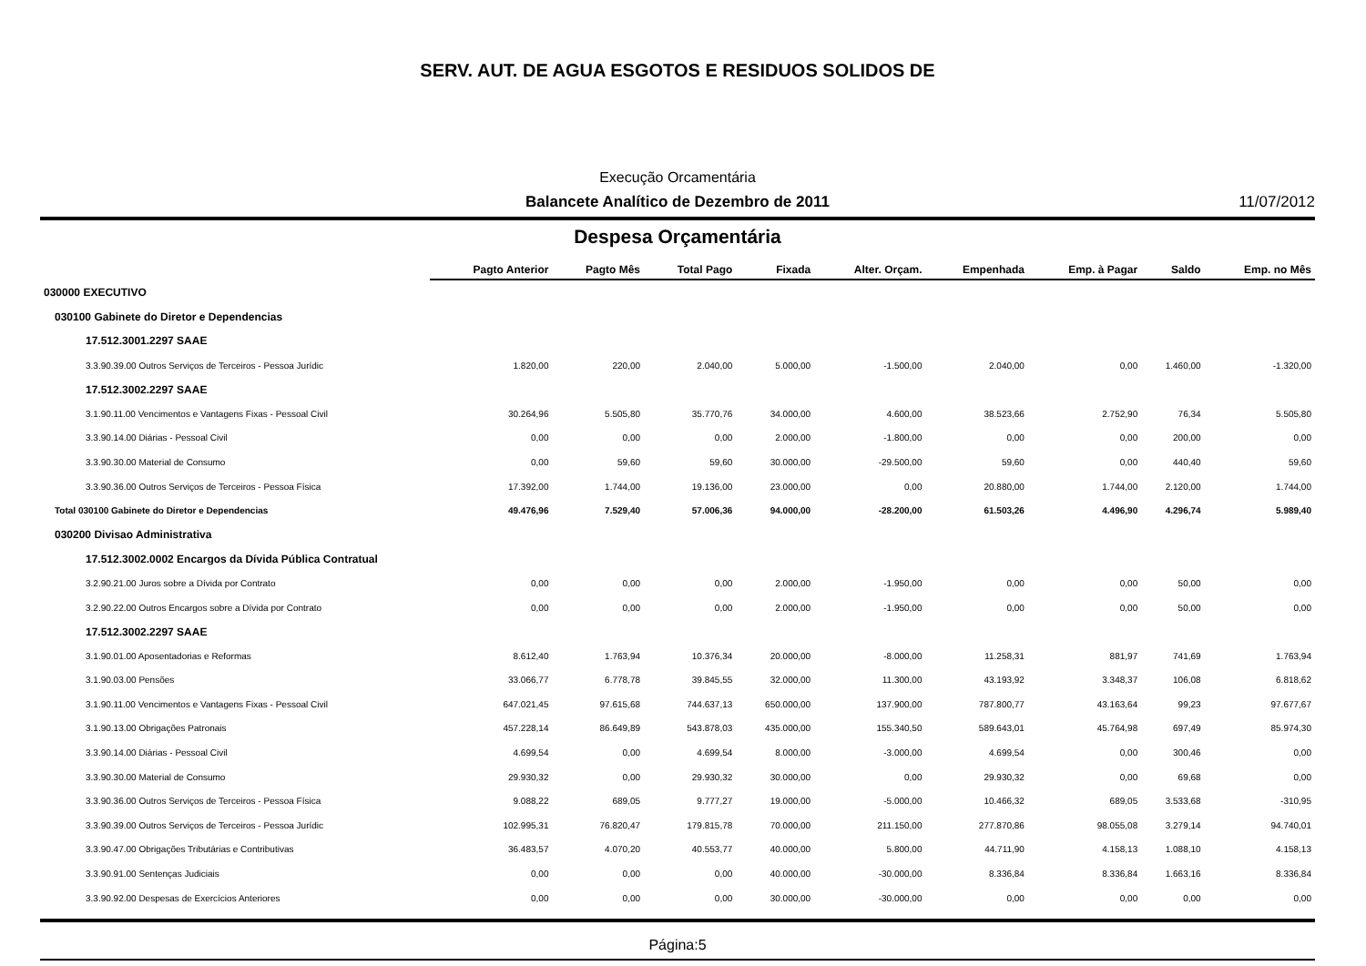SERV. AUT. DE AGUA ESGOTOS E RESIDUOS SOLIDOS DE
Execução Orcamentária
Balancete Analítico de Dezembro de 2011 11/07/2012
Despesa Orçamentária
| | Pagto Anterior | Pagto Mês | Total Pago | Fixada | Alter. Orçam. | Empenhada | Emp. à Pagar | Saldo | Emp. no Mês |
| --- | --- | --- | --- | --- | --- | --- | --- | --- | --- |
| 030000 EXECUTIVO | | | | | | | | | |
| 030100 Gabinete do Diretor e Dependencias | | | | | | | | | |
| 17.512.3001.2297 SAAE | | | | | | | | | |
| 3.3.90.39.00 Outros Serviços de Terceiros - Pessoa Jurídic | 1.820,00 | 220,00 | 2.040,00 | 5.000,00 | -1.500,00 | 2.040,00 | 0,00 | 1.460,00 | -1.320,00 |
| 17.512.3002.2297 SAAE | | | | | | | | | |
| 3.1.90.11.00 Vencimentos e Vantagens Fixas - Pessoal Civil | 30.264,96 | 5.505,80 | 35.770,76 | 34.000,00 | 4.600,00 | 38.523,66 | 2.752,90 | 76,34 | 5.505,80 |
| 3.3.90.14.00 Diárias - Pessoal Civil | 0,00 | 0,00 | 0,00 | 2.000,00 | -1.800,00 | 0,00 | 0,00 | 200,00 | 0,00 |
| 3.3.90.30.00 Material de Consumo | 0,00 | 59,60 | 59,60 | 30.000,00 | -29.500,00 | 59,60 | 0,00 | 440,40 | 59,60 |
| 3.3.90.36.00 Outros Serviços de Terceiros - Pessoa Física | 17.392,00 | 1.744,00 | 19.136,00 | 23.000,00 | 0,00 | 20.880,00 | 1.744,00 | 2.120,00 | 1.744,00 |
| Total 030100 Gabinete do Diretor e Dependencias | 49.476,96 | 7.529,40 | 57.006,36 | 94.000,00 | -28.200,00 | 61.503,26 | 4.496,90 | 4.296,74 | 5.989,40 |
| 030200 Divisao Administrativa | | | | | | | | | |
| 17.512.3002.0002 Encargos da Dívida Pública Contratual | | | | | | | | | |
| 3.2.90.21.00 Juros sobre a Dívida por Contrato | 0,00 | 0,00 | 0,00 | 2.000,00 | -1.950,00 | 0,00 | 0,00 | 50,00 | 0,00 |
| 3.2.90.22.00 Outros Encargos sobre a Dívida por Contrato | 0,00 | 0,00 | 0,00 | 2.000,00 | -1.950,00 | 0,00 | 0,00 | 50,00 | 0,00 |
| 17.512.3002.2297 SAAE | | | | | | | | | |
| 3.1.90.01.00 Aposentadorias e Reformas | 8.612,40 | 1.763,94 | 10.376,34 | 20.000,00 | -8.000,00 | 11.258,31 | 881,97 | 741,69 | 1.763,94 |
| 3.1.90.03.00 Pensões | 33.066,77 | 6.778,78 | 39.845,55 | 32.000,00 | 11.300,00 | 43.193,92 | 3.348,37 | 106,08 | 6.818,62 |
| 3.1.90.11.00 Vencimentos e Vantagens Fixas - Pessoal Civil | 647.021,45 | 97.615,68 | 744.637,13 | 650.000,00 | 137.900,00 | 787.800,77 | 43.163,64 | 99,23 | 97.677,67 |
| 3.1.90.13.00 Obrigações Patronais | 457.228,14 | 86.649,89 | 543.878,03 | 435.000,00 | 155.340,50 | 589.643,01 | 45.764,98 | 697,49 | 85.974,30 |
| 3.3.90.14.00 Diárias - Pessoal Civil | 4.699,54 | 0,00 | 4.699,54 | 8.000,00 | -3.000,00 | 4.699,54 | 0,00 | 300,46 | 0,00 |
| 3.3.90.30.00 Material de Consumo | 29.930,32 | 0,00 | 29.930,32 | 30.000,00 | 0,00 | 29.930,32 | 0,00 | 69,68 | 0,00 |
| 3.3.90.36.00 Outros Serviços de Terceiros - Pessoa Física | 9.088,22 | 689,05 | 9.777,27 | 19.000,00 | -5.000,00 | 10.466,32 | 689,05 | 3.533,68 | -310,95 |
| 3.3.90.39.00 Outros Serviços de Terceiros - Pessoa Jurídic | 102.995,31 | 76.820,47 | 179.815,78 | 70.000,00 | 211.150,00 | 277.870,86 | 98.055,08 | 3.279,14 | 94.740,01 |
| 3.3.90.47.00 Obrigações Tributárias e Contributivas | 36.483,57 | 4.070,20 | 40.553,77 | 40.000,00 | 5.800,00 | 44.711,90 | 4.158,13 | 1.088,10 | 4.158,13 |
| 3.3.90.91.00 Sentenças Judiciais | 0,00 | 0,00 | 0,00 | 40.000,00 | -30.000,00 | 8.336,84 | 8.336,84 | 1.663,16 | 8.336,84 |
| 3.3.90.92.00 Despesas de Exercícios Anteriores | 0,00 | 0,00 | 0,00 | 30.000,00 | -30.000,00 | 0,00 | 0,00 | 0,00 | 0,00 |
Página:5